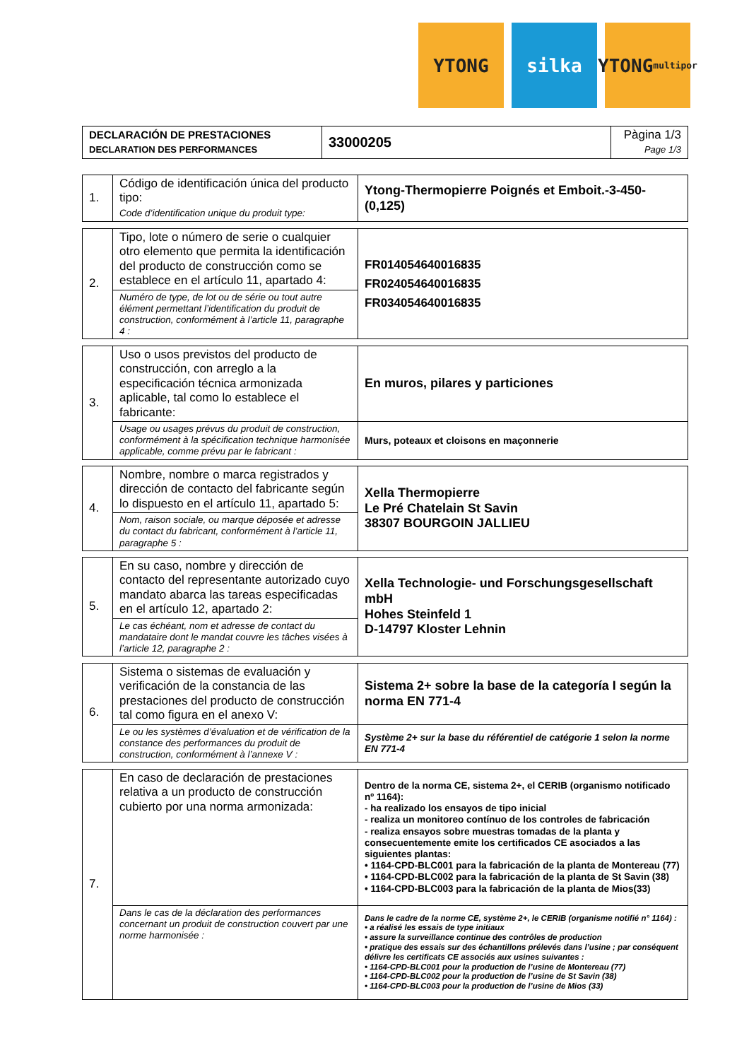YTONG silka YTONG
multipor
| DECLARACIÓN DE PRESTACIONES DECLARATION DES PERFORMANCES | 33000205 | Pàgina 1/3 Page 1/3 |
| 1. | Código de identificación única del producto tipo: Code d’identification unique du produit type: | Ytong-Thermopierre Poignés et Emboit.-3-450-(0,125) |
| 2. | Tipo, lote o número de serie o cualquier otro elemento que permita la identificación del producto de construcción como se establece en el artículo 11, apartado 4: | FR014054640016835 FR024054640016835 FR034054640016835 |
| | Numéro de type, de lot ou de série ou tout autre élément permettant l’identification du produit de construction, conformément à l’article 11, paragraphe 4 : | |
| 3. | Uso o usos previstos del producto de construcción, con arreglo a la especificación técnica armonizada aplicable, tal como lo establece el fabricante: | En muros, pilares y particiones |
| | Usage ou usages prévus du produit de construction, conformément à la spécification technique harmonisée applicable, comme prévu par le fabricant : | Murs, poteaux et cloisons en maçonnerie |
| 4. | Nombre, nombre o marca registrados y dirección de contacto del fabricante según lo dispuesto en el artículo 11, apartado 5: | Xella Thermopierre Le Pré Chatelain St Savin 38307 BOURGOIN JALLIEU |
| | Nom, raison sociale, ou marque déposée et adresse du contact du fabricant, conformément à l’article 11, paragraphe 5 : | |
| 5. | En su caso, nombre y dirección de contacto del representante autorizado cuyo mandato abarca las tareas especificadas en el artículo 12, apartado 2: | Xella Technologie- und Forschungsgesellschaft mbH Hohes Steinfeld 1 D-14797 Kloster Lehnin |
| | Le cas échéant, nom et adresse de contact du mandataire dont le mandat couvre les tâches visées à l’article 12, paragraphe 2 : | |
| 6. | Sistema o sistemas de evaluación y verificación de la constancia de las prestaciones del producto de construcción tal como figura en el anexo V: | Sistema 2+ sobre la base de la categoría I según la norma EN 771-4 |
| | Le ou les systèmes d’évaluation et de vérification de la constance des performances du produit de construction, conformément à l’annexe V : | Système 2+ sur la base du référentiel de catégorie 1 selon la norme EN 771-4 |
| 7. | En caso de declaración de prestaciones relativa a un producto de construcción cubierto por una norma armonizada: | Dentro de la norma CE, sistema 2+, el CERIB (organismo notificado nº 1164): - ha realizado los ensayos de tipo inicial - realiza un monitoreo contínuo de los controles de fabricación - realiza ensayos sobre muestras tomadas de la planta y consecuentemente emite los certificados CE asociados a las siguientes plantas: • 1164-CPD-BLC001 para la fabricación de la planta de Montereau (77) • 1164-CPD-BLC002 para la fabricación de la planta de St Savin (38) • 1164-CPD-BLC003 para la fabricación de la planta de Mios(33) |
| | Dans le cas de la déclaration des performances concernant un produit de construction couvert par une norme harmonisée : | Dans le cadre de la norme CE, système 2+, le CERIB (organisme notifié n° 1164) : • a réalisé les essais de type initiaux • assure la surveillance continue des contrôles de production • pratique des essais sur des échantillons prélevés dans l’usine ; par conséquent délivre les certificats CE associés aux usines suivantes : • 1164-CPD-BLC001 pour la production de l’usine de Montereau (77) • 1164-CPD-BLC002 pour la production de l’usine de St Savin (38) • 1164-CPD-BLC003 pour la production de l’usine de Mios (33) |